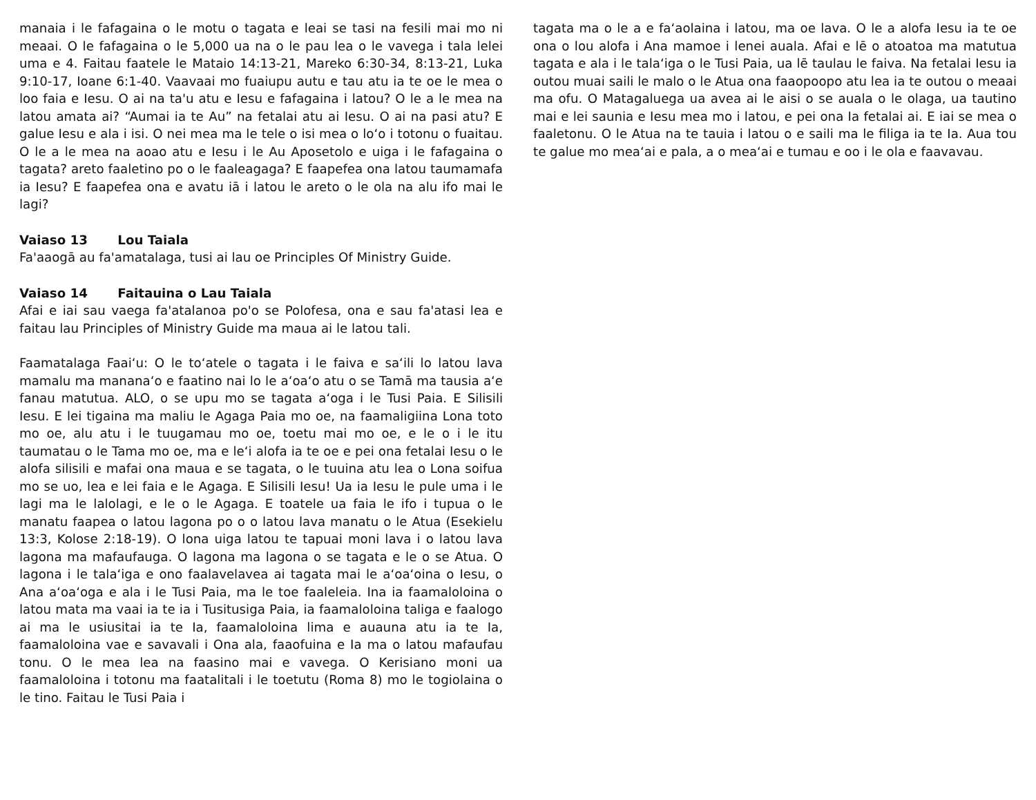manaia i le fafagaina o le motu o tagata e leai se tasi na fesili mai mo ni meaai. O le fafagaina o le 5,000 ua na o le pau lea o le vavega i tala lelei uma e 4. Faitau faatele le Mataio 14:13-21, Mareko 6:30-34, 8:13-21, Luka 9:10-17, Ioane 6:1-40. Vaavaai mo fuaiupu autu e tau atu ia te oe le mea o loo faia e Iesu. O ai na ta'u atu e Iesu e fafagaina i latou? O le a le mea na latou amata ai? “Aumai ia te Au” na fetalai atu ai Iesu. O ai na pasi atu? E galue Iesu e ala i isi. O nei mea ma le tele o isi mea o loʻo i totonu o fuaitau. O le a le mea na aoao atu e Iesu i le Au Aposetolo e uiga i le fafagaina o tagata? areto faaletino po o le faaleagaga? E faapefea ona latou taumamafa ia Iesu? E faapefea ona e avatu iā i latou le areto o le ola na alu ifo mai le lagi?
Vaiaso 13 Lou Taiala
Fa'aaogā au fa'amatalaga, tusi ai lau oe Principles Of Ministry Guide.
Vaiaso 14 Faitauina o Lau Taiala
Afai e iai sau vaega fa'atalanoa po'o se Polofesa, ona e sau fa'atasi lea e faitau lau Principles of Ministry Guide ma maua ai le latou tali.
Faamatalaga Faaiʻu: O le toʻatele o tagata i le faiva e saʻili lo latou lava mamalu ma mananaʻo e faatino nai lo le aʻoaʻo atu o se Tamā ma tausia aʻe fanau matutua. ALO, o se upu mo se tagata aʻoga i le Tusi Paia. E Silisili Iesu. E lei tigaina ma maliu le Agaga Paia mo oe, na faamaligiina Lona toto mo oe, alu atu i le tuugamau mo oe, toetu mai mo oe, e le o i le itu taumatau o le Tama mo oe, ma e leʻi alofa ia te oe e pei ona fetalai Iesu o le alofa silisili e mafai ona maua e se tagata, o le tuuina atu lea o Lona soifua mo se uo, lea e lei faia e le Agaga. E Silisili Iesu! Ua ia Iesu le pule uma i le lagi ma le lalolagi, e le o le Agaga. E toatele ua faia le ifo i tupua o le manatu faapea o latou lagona po o o latou lava manatu o le Atua (Esekielu 13:3, Kolose 2:18-19). O lona uiga latou te tapuai moni lava i o latou lava lagona ma mafaufauga. O lagona ma lagona o se tagata e le o se Atua. O lagona i le talaʻiga e ono faalavelavea ai tagata mai le aʻoaʻoina o Iesu, o Ana aʻoaʻoga e ala i le Tusi Paia, ma le toe faaleleia. Ina ia faamaloloina o latou mata ma vaai ia te ia i Tusitusiga Paia, ia faamaloloina taliga e faalogo ai ma le usiusitai ia te Ia, faamaloloina lima e auauna atu ia te Ia, faamaloloina vae e savavali i Ona ala, faaofuina e Ia ma o latou mafaufau tonu. O le mea lea na faasino mai e vavega. O Kerisiano moni ua faamaloloina i totonu ma faatalitali i le toetutu (Roma 8) mo le togiolaina o le tino. Faitau le Tusi Paia i
tagata ma o le a e faʻaolaina i latou, ma oe lava. O le a alofa Iesu ia te oe ona o lou alofa i Ana mamoe i lenei auala. Afai e lē o atoatoa ma matutua tagata e ala i le talaʻiga o le Tusi Paia, ua lē taulau le faiva. Na fetalai Iesu ia outou muai saili le malo o le Atua ona faaopoopo atu lea ia te outou o meaai ma ofu. O Matagaluega ua avea ai le aisi o se auala o le olaga, ua tautino mai e lei saunia e Iesu mea mo i latou, e pei ona Ia fetalai ai. E iai se mea o faaletonu. O le Atua na te tauia i latou o e saili ma le filiga ia te Ia. Aua tou te galue mo meaʻai e pala, a o meaʻai e tumau e oo i le ola e faavavau.